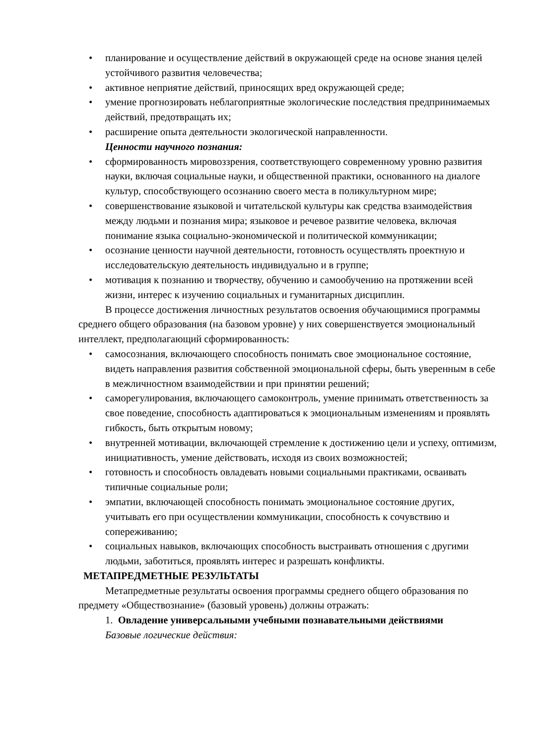• планирование и осуществление действий в окружающей среде на основе знания целей устойчивого развития человечества;
• активное неприятие действий, приносящих вред окружающей среде;
• умение прогнозировать неблагоприятные экологические последствия предпринимаемых действий, предотвращать их;
• расширение опыта деятельности экологической направленности.
Ценности научного познания:
• сформированность мировоззрения, соответствующего современному уровню развития науки, включая социальные науки, и общественной практики, основанного на диалоге культур, способствующего осознанию своего места в поликультурном мире;
• совершенствование языковой и читательской культуры как средства взаимодействия между людьми и познания мира; языковое и речевое развитие человека, включая понимание языка социально-экономической и политической коммуникации;
• осознание ценности научной деятельности, готовность осуществлять проектную и исследовательскую деятельность индивидуально и в группе;
• мотивация к познанию и творчеству, обучению и самообучению на протяжении всей жизни, интерес к изучению социальных и гуманитарных дисциплин.
В процессе достижения личностных результатов освоения обучающимися программы среднего общего образования (на базовом уровне) у них совершенствуется эмоциональный интеллект, предполагающий сформированность:
• самосознания, включающего способность понимать свое эмоциональное состояние, видеть направления развития собственной эмоциональной сферы, быть уверенным в себе в межличностном взаимодействии и при принятии решений;
• саморегулирования, включающего самоконтроль, умение принимать ответственность за свое поведение, способность адаптироваться к эмоциональным изменениям и проявлять гибкость, быть открытым новому;
• внутренней мотивации, включающей стремление к достижению цели и успеху, оптимизм, инициативность, умение действовать, исходя из своих возможностей;
• готовность и способность овладевать новыми социальными практиками, осваивать типичные социальные роли;
• эмпатии, включающей способность понимать эмоциональное состояние других, учитывать его при осуществлении коммуникации, способность к сочувствию и сопереживанию;
• социальных навыков, включающих способность выстраивать отношения с другими людьми, заботиться, проявлять интерес и разрешать конфликты.
МЕТАПРЕДМЕТНЫЕ РЕЗУЛЬТАТЫ
Метапредметные результаты освоения программы среднего общего образования по предмету «Обществознание» (базовый уровень) должны отражать:
1. Овладение универсальными учебными познавательными действиями
Базовые логические действия: